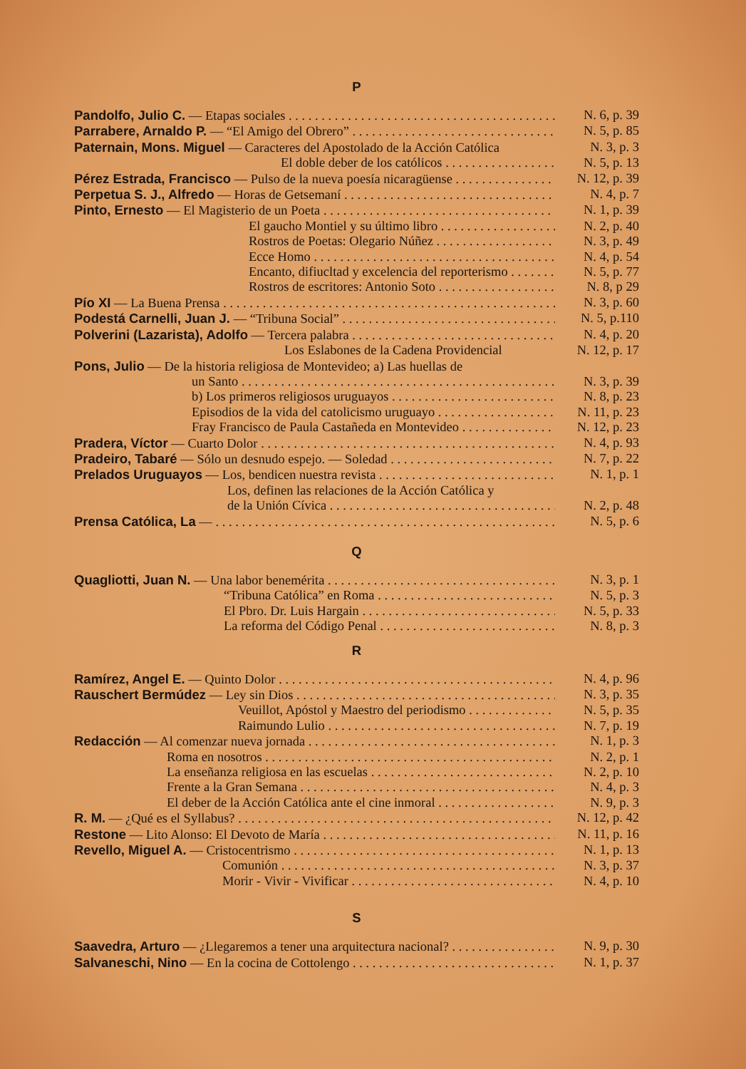P
Pandolfo, Julio C. — Etapas sociales N. 6, p. 39
Parrabere, Arnaldo P. — “El Amigo del Obrero” N. 5, p. 85
Paternain, Mons. Miguel — Caracteres del Apostolado de la Acción Católica N. 3, p. 3
El doble deber de los católicos N. 5, p. 13
Pérez Estrada, Francisco — Pulso de la nueva poesía nicaragüense N. 12, p. 39
Perpetua S. J., Alfredo — Horas de Getsemaní N. 4, p. 7
Pinto, Ernesto — El Magisterio de un Poeta N. 1, p. 39
El gaucho Montiel y su último libro N. 2, p. 40
Rostros de Poetas: Olegario Núñez N. 3, p. 49
Ecce Homo N. 4, p. 54
Encanto, difiucltad y excelencia del reporterismo N. 5, p. 77
Rostros de escritores: Antonio Soto N. 8, p 29
Pío XI — La Buena Prensa N. 3, p. 60
Podestá Carnelli, Juan J. — “Tribuna Social” N. 5, p.110
Polverini (Lazarista), Adolfo — Tercera palabra N. 4, p. 20
Los Eslabones de la Cadena Providencial N. 12, p. 17
Pons, Julio — De la historia religiosa de Montevideo; a) Las huellas de
un Santo N. 3, p. 39
b) Los primeros religiosos uruguayos N. 8, p. 23
Episodios de la vida del catolicismo uruguayo N. 11, p. 23
Fray Francisco de Paula Castañeda en Montevideo N. 12, p. 23
Pradera, Víctor — Cuarto Dolor N. 4, p. 93
Pradeiro, Tabaré — Sólo un desnudo espejo. — Soledad N. 7, p. 22
Prelados Uruguayos — Los, bendicen nuestra revista N. 1, p. 1
Los, definen las relaciones de la Acción Católica y
de la Unión Cívica N. 2, p. 48
Prensa Católica, La — N. 5, p. 6
Q
Quagliotti, Juan N. — Una labor benemérita N. 3, p. 1
“Tribuna Católica” en Roma N. 5, p. 3
El Pbro. Dr. Luis Hargain N. 5, p. 33
La reforma del Código Penal N. 8, p. 3
R
Ramírez, Angel E. — Quinto Dolor N. 4, p. 96
Rauschert Bermúdez — Ley sin Dios N. 3, p. 35
Veuillot, Apóstol y Maestro del periodismo N. 5, p. 35
Raimundo Lulio N. 7, p. 19
Redacción — Al comenzar nueva jornada N. 1, p. 3
Roma en nosotros N. 2, p. 1
La enseñanza religiosa en las escuelas N. 2, p. 10
Frente a la Gran Semana N. 4, p. 3
El deber de la Acción Católica ante el cine inmoral N. 9, p. 3
R. M. — ¿Qué es el Syllabus? N. 12, p. 42
Restone — Lito Alonso: El Devoto de María N. 11, p. 16
Revello, Miguel A. — Cristocentrismo N. 1, p. 13
Comunión N. 3, p. 37
Morir - Vivir - Vivificar N. 4, p. 10
S
Saavedra, Arturo — ¿Llegaremos a tener una arquitectura nacional? N. 9, p. 30
Salvaneschi, Nino — En la cocina de Cottolengo N. 1, p. 37